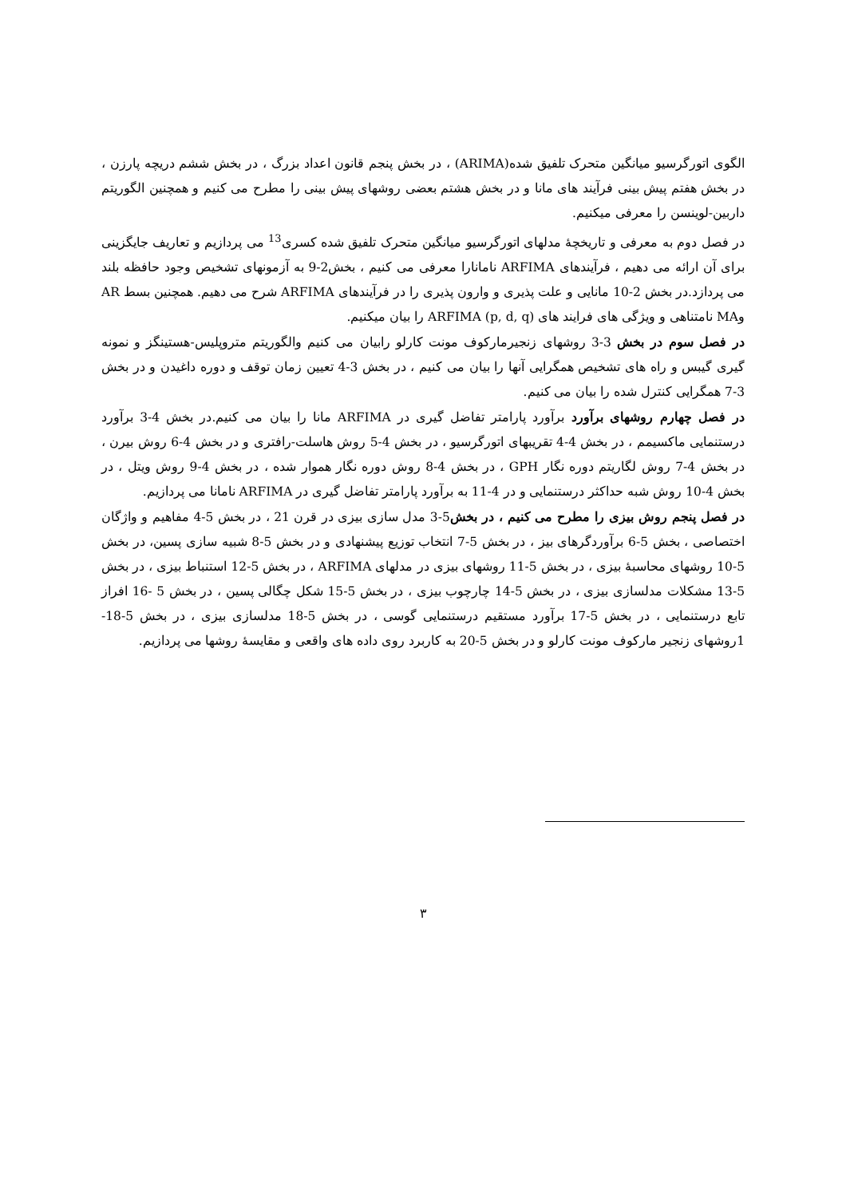الگوی اتورگرسیو میانگین متحرک تلفیق شده(ARIMA) ، در بخش پنجم قانون اعداد بزرگ ، در بخش ششم دریچه پارزن ، در بخش هفتم پیش بینی فرآیند های مانا و در بخش هشتم بعضی روشهای پیش بینی را مطرح می کنیم و همچنین الگوریتم داربین-لوینسن را معرفی میکنیم.
در فصل دوم به معرفی و تاریخچهٔ مدلهای اتورگرسیو میانگین متحرک تلفیق شده کسری<sup>13</sup> می پردازیم و تعاریف جایگزینی برای آن ارائه می دهیم ، فرآیندهای ARFIMA نامانارا معرفی می کنیم ، بخش2-9 به آزمونهای تشخیص وجود حافظه بلند می پردازد.در بخش 2-10 مانایی و علت پذیری و وارون پذیری را در فرآیندهای ARFIMA شرح می دهیم. همچنین بسط AR وMA نامتناهی و ویژگی های فرایند های ARFIMA (p, d, q) را بیان میکنیم.
در فصل سوم در بخش 3-3 روشهای زنجیرمارکوف مونت کارلو رابیان می کنیم والگوریتم متروپلیس-هستینگز و نمونه گیری گیبس و راه های تشخیص همگرایی آنها را بیان می کنیم ، در بخش 3-4 تعیین زمان توقف و دوره داغیدن و در بخش 3-7 همگرایی کنترل شده را بیان می کنیم.
در فصل چهارم روشهای برآورد برآورد پارامتر تفاضل گیری در ARFIMA مانا را بیان می کنیم.در بخش 4-3 برآورد درستنمایی ماکسیمم ، در بخش 4-4 تقریبهای اتورگرسیو ، در بخش 4-5 روش هاسلت-رافتری و در بخش 4-6 روش بیرن ، در بخش 4-7 روش لگاریتم دوره نگار GPH ، در بخش 4-8 روش دوره نگار هموار شده ، در بخش 4-9 روش ویتل ، در بخش 4-10 روش شبه حداکثر درستنمایی و در 4-11 به برآورد پارامتر تفاضل گیری در ARFIMA نامانا می پردازیم.
در فصل پنجم روش بیزی را مطرح می کنیم ، در بخش5-3 مدل سازی بیزی در قرن 21 ، در بخش 5-4 مفاهیم و واژگان اختصاصی ، بخش 5-6 برآوردگرهای بیز ، در بخش 5-7 انتخاب توزیع پیشنهادی و در بخش 5-8 شبیه سازی پسین، در بخش 5-10 روشهای محاسبهٔ بیزی ، در بخش 5-11 روشهای بیزی در مدلهای ARFIMA ، در بخش 5-12 استنباط بیزی ، در بخش 5-13 مشکلات مدلسازی بیزی ، در بخش 5-14 چارچوب بیزی ، در بخش 5-15 شکل چگالی پسین ، در بخش 5 -16 افراز تابع درستنمایی ، در بخش 5-17 برآورد مستقیم درستنمایی گوسی ، در بخش 5-18 مدلسازی بیزی ، در بخش 5-18-1روشهای زنجیر مارکوف مونت کارلو و در بخش 5-20 به کاربرد روی داده های واقعی و مقایسهٔ روشها می پردازیم.
٣